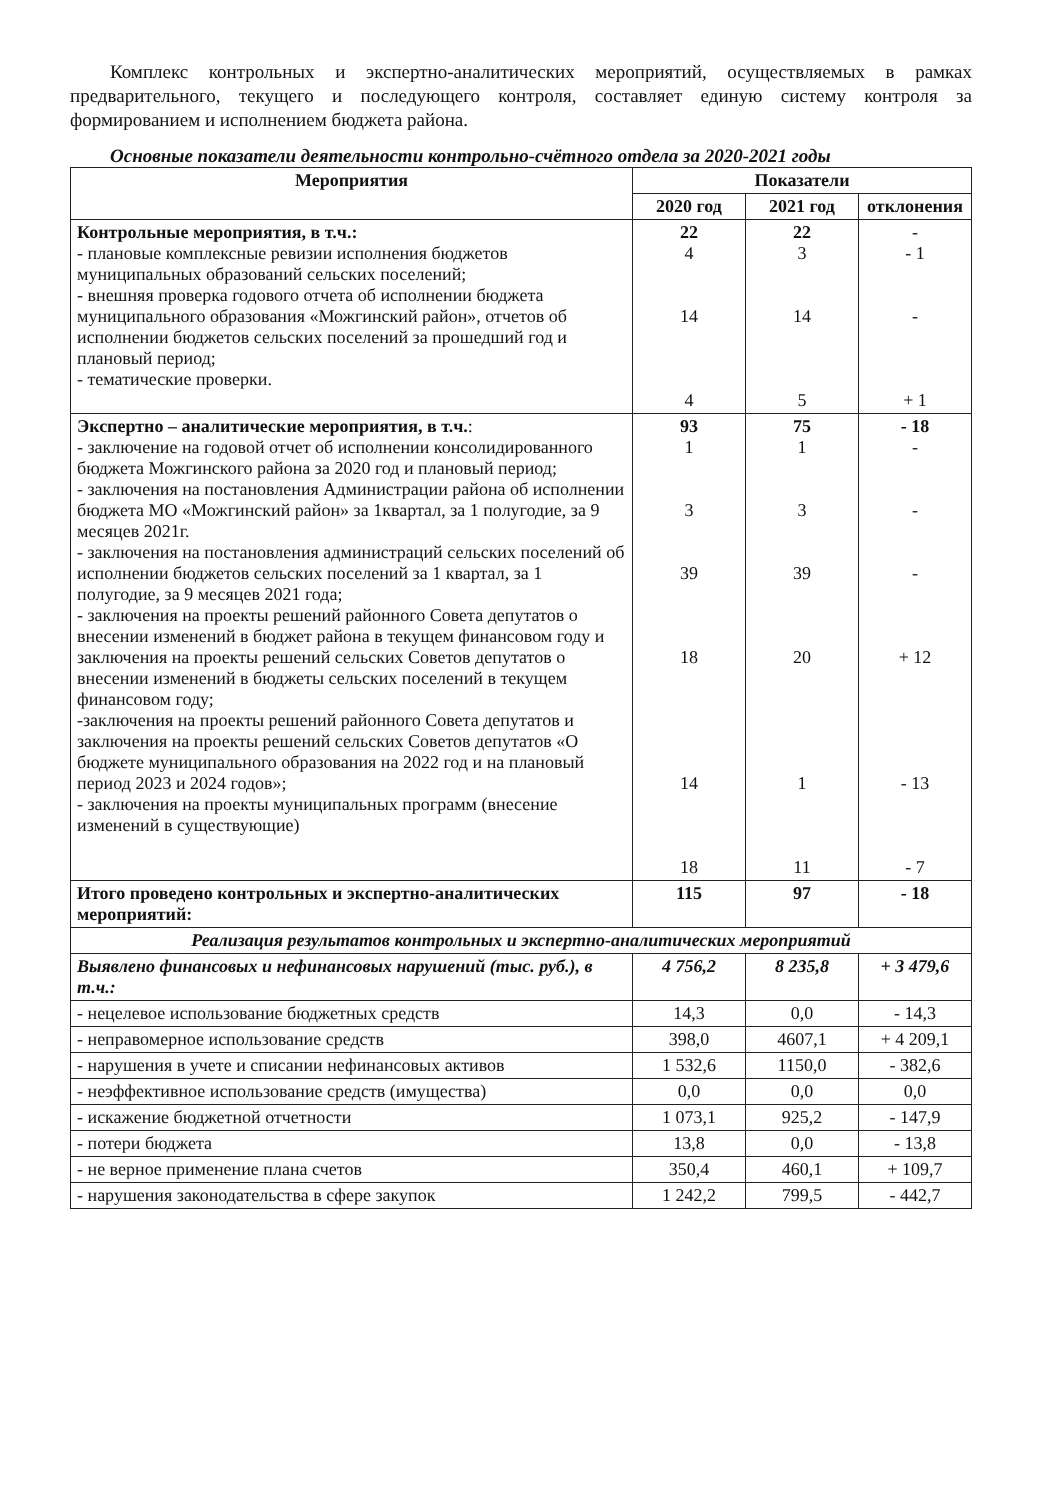Комплекс контрольных и экспертно-аналитических мероприятий, осуществляемых в рамках предварительного, текущего и последующего контроля, составляет единую систему контроля за формированием и исполнением бюджета района.
Основные показатели деятельности контрольно-счётного отдела за 2020-2021 годы
| Мероприятия | Показатели | | |
| --- | --- | --- | --- |
| | 2020 год | 2021 год | отклонения |
| Контрольные мероприятия, в т.ч.: - плановые комплексные ревизии исполнения бюджетов муниципальных образований сельских поселений; - внешняя проверка годового отчета об исполнении бюджета муниципального образования «Можгинский район», отчетов об исполнении бюджетов сельских поселений за прошедший год и плановый период; - тематические проверки. | 22 4 14 4 | 22 3 14 5 | - - 1 - + 1 |
| Экспертно – аналитические мероприятия, в т.ч. : - заключение на годовой отчет об исполнении консолидированного бюджета Можгинского района за 2020 год и плановый период; - заключения на постановления Администрации района об исполнении бюджета МО «Можгинский район» за 1квартал, за 1 полугодие, за 9 месяцев 2021г. - заключения на постановления администраций сельских поселений об исполнении бюджетов сельских поселений за 1 квартал, за 1 полугодие, за 9 месяцев 2021 года; - заключения на проекты решений районного Совета депутатов о внесении изменений в бюджет района в текущем финансовом году и заключения на проекты решений сельских Советов депутатов о внесении изменений в бюджеты сельских поселений в текущем финансовом году; -заключения на проекты решений районного Совета депутатов и заключения на проекты решений сельских Советов депутатов «О бюджете муниципального образования на 2022 год и на плановый период 2023 и 2024 годов»; - заключения на проекты муниципальных программ (внесение изменений в существующие) | 93 1 3 39 18 14 18 | 75 1 3 39 20 1 11 | - 18 - - - + 12 - 13 - 7 |
| Итого проведено контрольных и экспертно-аналитических мероприятий: | 115 | 97 | - 18 |
| Реализация результатов контрольных и экспертно-аналитических мероприятий | | | |
| Выявлено финансовых и нефинансовых нарушений (тыс. руб.), в т.ч.: | 4 756,2 | 8 235,8 | + 3 479,6 |
| - нецелевое использование бюджетных средств | 14,3 | 0,0 | - 14,3 |
| - неправомерное использование средств | 398,0 | 4607,1 | + 4 209,1 |
| - нарушения в учете и списании нефинансовых активов | 1 532,6 | 1150,0 | - 382,6 |
| - неэффективное использование средств (имущества) | 0,0 | 0,0 | 0,0 |
| - искажение бюджетной отчетности | 1 073,1 | 925,2 | - 147,9 |
| - потери бюджета | 13,8 | 0,0 | - 13,8 |
| - не верное применение плана счетов | 350,4 | 460,1 | + 109,7 |
| - нарушения законодательства в сфере закупок | 1 242,2 | 799,5 | - 442,7 |